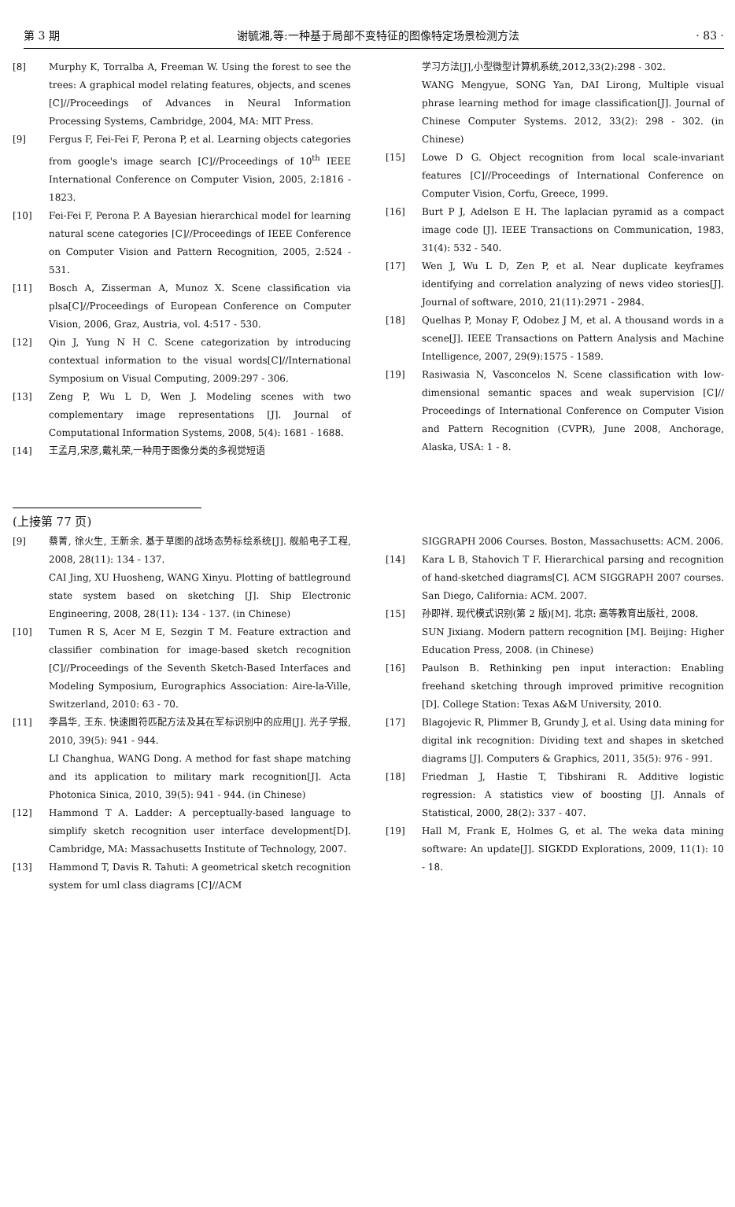第 3 期 谢毓湘,等:一种基于局部不变特征的图像特定场景检测方法 · 83 ·
[8] Murphy K, Torralba A, Freeman W. Using the forest to see the trees: A graphical model relating features, objects, and scenes [C]//Proceedings of Advances in Neural Information Processing Systems, Cambridge, 2004, MA: MIT Press.
[9] Fergus F, Fei-Fei F, Perona P, et al. Learning objects categories from google's image search [C]//Proceedings of 10<sup>th</sup> IEEE International Conference on Computer Vision, 2005, 2:1816 - 1823.
[10] Fei-Fei F, Perona P. A Bayesian hierarchical model for learning natural scene categories [C]//Proceedings of IEEE Conference on Computer Vision and Pattern Recognition, 2005, 2:524 - 531.
[11] Bosch A, Zisserman A, Munoz X. Scene classification via plsa[C]//Proceedings of European Conference on Computer Vision, 2006, Graz, Austria, vol. 4:517 - 530.
[12] Qin J, Yung N H C. Scene categorization by introducing contextual information to the visual words[C]//International Symposium on Visual Computing, 2009:297 - 306.
[13] Zeng P, Wu L D, Wen J. Modeling scenes with two complementary image representations [J]. Journal of Computational Information Systems, 2008, 5(4): 1681 - 1688.
[14] 王孟月,宋彦,戴礼荣,一种用于图像分类的多视觉短语
学习方法[J],小型微型计算机系统,2012,33(2):298 - 302.
WANG Mengyue, SONG Yan, DAI Lirong, Multiple visual phrase learning method for image classification[J]. Journal of Chinese Computer Systems. 2012, 33(2): 298 - 302. (in Chinese)
[15] Lowe D G. Object recognition from local scale-invariant features [C]//Proceedings of International Conference on Computer Vision, Corfu, Greece, 1999.
[16] Burt P J, Adelson E H. The laplacian pyramid as a compact image code [J]. IEEE Transactions on Communication, 1983, 31(4): 532 - 540.
[17] Wen J, Wu L D, Zen P, et al. Near duplicate keyframes identifying and correlation analyzing of news video stories[J]. Journal of software, 2010, 21(11):2971 - 2984.
[18] Quelhas P, Monay F, Odobez J M, et al. A thousand words in a scene[J]. IEEE Transactions on Pattern Analysis and Machine Intelligence, 2007, 29(9):1575 - 1589.
[19] Rasiwasia N, Vasconcelos N. Scene classification with low-dimensional semantic spaces and weak supervision [C]// Proceedings of International Conference on Computer Vision and Pattern Recognition (CVPR), June 2008, Anchorage, Alaska, USA: 1 - 8.
(上接第 77 页)
[9] 蔡菁, 徐火生, 王新余. 基于草图的战场态势标绘系统[J]. 舰船电子工程, 2008, 28(11): 134 - 137.
CAI Jing, XU Huosheng, WANG Xinyu. Plotting of battleground state system based on sketching [J]. Ship Electronic Engineering, 2008, 28(11): 134 - 137. (in Chinese)
[10] Tumen R S, Acer M E, Sezgin T M. Feature extraction and classifier combination for image-based sketch recognition [C]//Proceedings of the Seventh Sketch-Based Interfaces and Modeling Symposium, Eurographics Association: Aire-la-Ville, Switzerland, 2010: 63 - 70.
[11] 李昌华, 王东. 快速图符匹配方法及其在军标识别中的应用[J]. 光子学报, 2010, 39(5): 941 - 944.
LI Changhua, WANG Dong. A method for fast shape matching and its application to military mark recognition[J]. Acta Photonica Sinica, 2010, 39(5): 941 - 944. (in Chinese)
[12] Hammond T A. Ladder: A perceptually-based language to simplify sketch recognition user interface development[D]. Cambridge, MA: Massachusetts Institute of Technology, 2007.
[13] Hammond T, Davis R. Tahuti: A geometrical sketch recognition system for uml class diagrams [C]//ACM
SIGGRAPH 2006 Courses. Boston, Massachusetts: ACM. 2006.
[14] Kara L B, Stahovich T F. Hierarchical parsing and recognition of hand-sketched diagrams[C]. ACM SIGGRAPH 2007 courses. San Diego, California: ACM. 2007.
[15] 孙即祥. 现代模式识别(第 2 版)[M]. 北京: 高等教育出版社, 2008.
SUN Jixiang. Modern pattern recognition [M]. Beijing: Higher Education Press, 2008. (in Chinese)
[16] Paulson B. Rethinking pen input interaction: Enabling freehand sketching through improved primitive recognition [D]. College Station: Texas A&M University, 2010.
[17] Blagojevic R, Plimmer B, Grundy J, et al. Using data mining for digital ink recognition: Dividing text and shapes in sketched diagrams [J]. Computers & Graphics, 2011, 35(5): 976 - 991.
[18] Friedman J, Hastie T, Tibshirani R. Additive logistic regression: A statistics view of boosting [J]. Annals of Statistical, 2000, 28(2): 337 - 407.
[19] Hall M, Frank E, Holmes G, et al. The weka data mining software: An update[J]. SIGKDD Explorations, 2009, 11(1): 10 - 18.